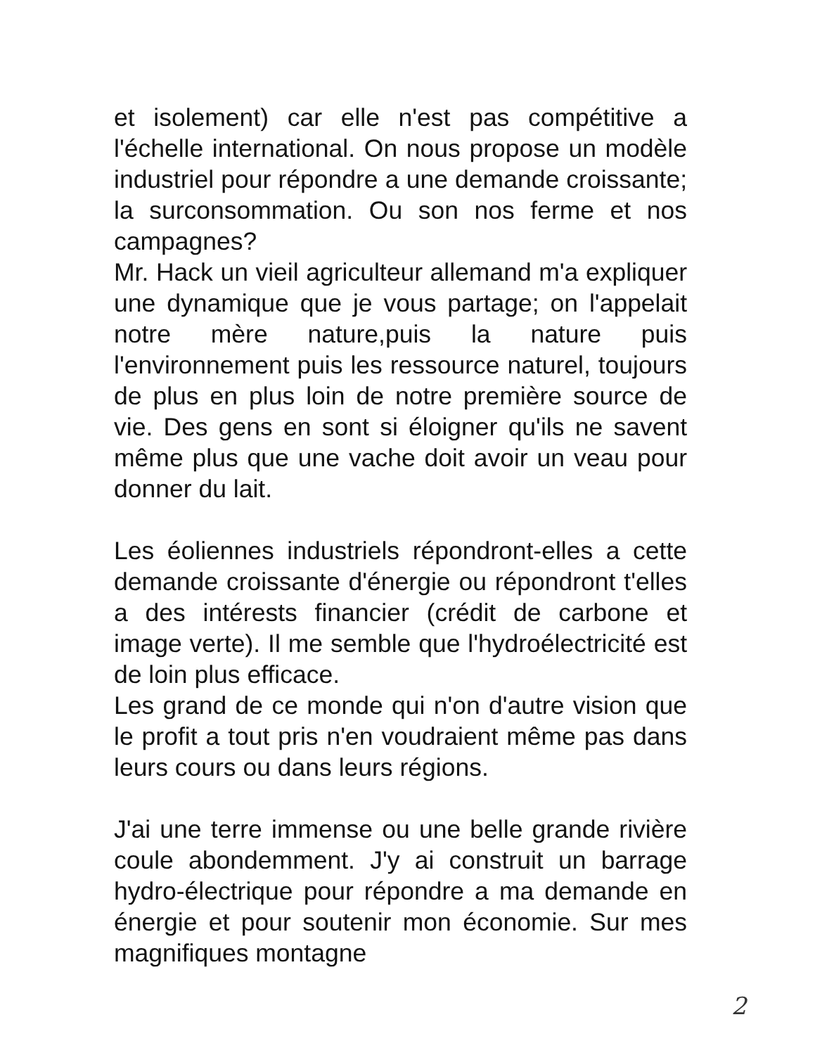et isolement) car elle n'est pas compétitive a l'échelle international. On nous propose un modèle industriel pour répondre a une demande croissante; la surconsommation. Ou son nos ferme et nos campagnes?
Mr. Hack un vieil agriculteur allemand m'a expliquer une dynamique que je vous partage; on l'appelait notre mère nature,puis la nature puis l'environnement puis les ressource naturel, toujours de plus en plus loin de notre première source de vie. Des gens en sont si éloigner qu'ils ne savent même plus que une vache doit avoir un veau pour donner du lait.
Les éoliennes industriels répondront-elles a cette demande croissante d'énergie ou répondront t'elles a des intérests financier (crédit de carbone et image verte). Il me semble que l'hydroélectricité est de loin plus efficace.
Les grand de ce monde qui n'on d'autre vision que le profit a tout pris n'en voudraient même pas dans leurs cours ou dans leurs régions.
J'ai une terre immense ou une belle grande rivière coule abondemment. J'y ai construit un barrage hydro-électrique pour répondre a ma demande en énergie et pour soutenir mon économie. Sur mes magnifiques montagne
2